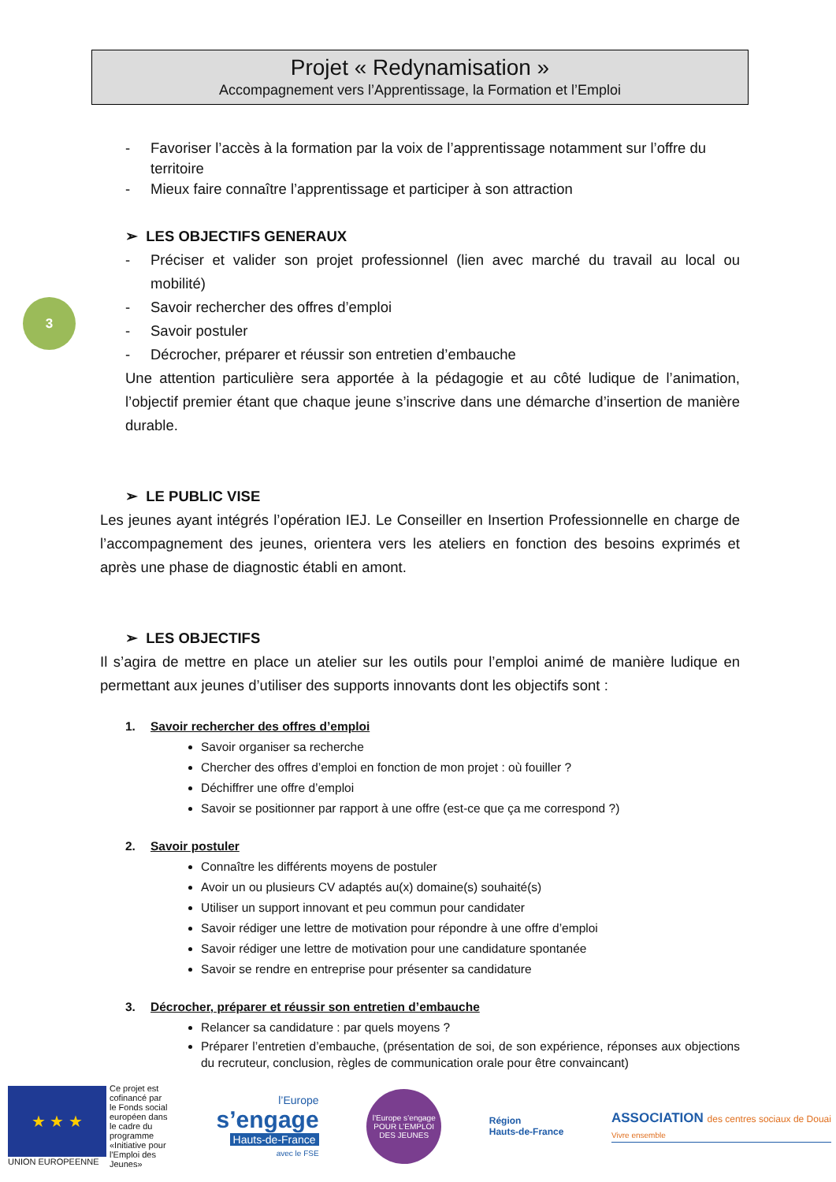Projet « Redynamisation »
Accompagnement vers l’Apprentissage, la Formation et l’Emploi
3
- Favoriser l’accès à la formation par la voix de l’apprentissage notamment sur l’offre du territoire
- Mieux faire connaître l’apprentissage et participer à son attraction
➢ LES OBJECTIFS GENERAUX
- Préciser et valider son projet professionnel (lien avec marché du travail au local ou mobilité)
- Savoir rechercher des offres d’emploi
- Savoir postuler
- Décrocher, préparer et réussir son entretien d’embauche
Une attention particulière sera apportée à la pédagogie et au côté ludique de l’animation, l’objectif premier étant que chaque jeune s’inscrive dans une démarche d’insertion de manière durable.
➢ LE PUBLIC VISE
Les jeunes ayant intégrés l’opération IEJ. Le Conseiller en Insertion Professionnelle en charge de l’accompagnement des jeunes, orientera vers les ateliers en fonction des besoins exprimés et après une phase de diagnostic établi en amont.
➢ LES OBJECTIFS
Il s’agira de mettre en place un atelier sur les outils pour l’emploi animé de manière ludique en permettant aux jeunes d’utiliser des supports innovants dont les objectifs sont :
1. Savoir rechercher des offres d’emploi
Savoir organiser sa recherche
Chercher des offres d’emploi en fonction de mon projet : où fouiller ?
Déchiffrer une offre d’emploi
Savoir se positionner par rapport à une offre (est-ce que ça me correspond ?)
2. Savoir postuler
Connaître les différents moyens de postuler
Avoir un ou plusieurs CV adaptés au(x) domaine(s) souhaité(s)
Utiliser un support innovant et peu commun pour candidater
Savoir rédiger une lettre de motivation pour répondre à une offre d’emploi
Savoir rédiger une lettre de motivation pour une candidature spontanée
Savoir se rendre en entreprise pour présenter sa candidature
3. Décrocher, préparer et réussir son entretien d’embauche
Relancer sa candidature : par quels moyens ?
Préparer l’entretien d’embauche, (présentation de soi, de son expérience, réponses aux objections du recruteur, conclusion, règles de communication orale pour être convaincant)
★ ★ ★
UNION EUROPEENNE
Ce projet est cofinancé par le Fonds social européen dans le cadre du programme «Initiative pour l'Emploi des Jeunes»
l’Europe
s’engage
Hauts-de-France
avec le FSE
l’Europe s’engage
POUR L’EMPLOI DES JEUNES
Région
Hauts-de-France
ASSOCIATION des centres sociaux de Douai
Vivre ensemble